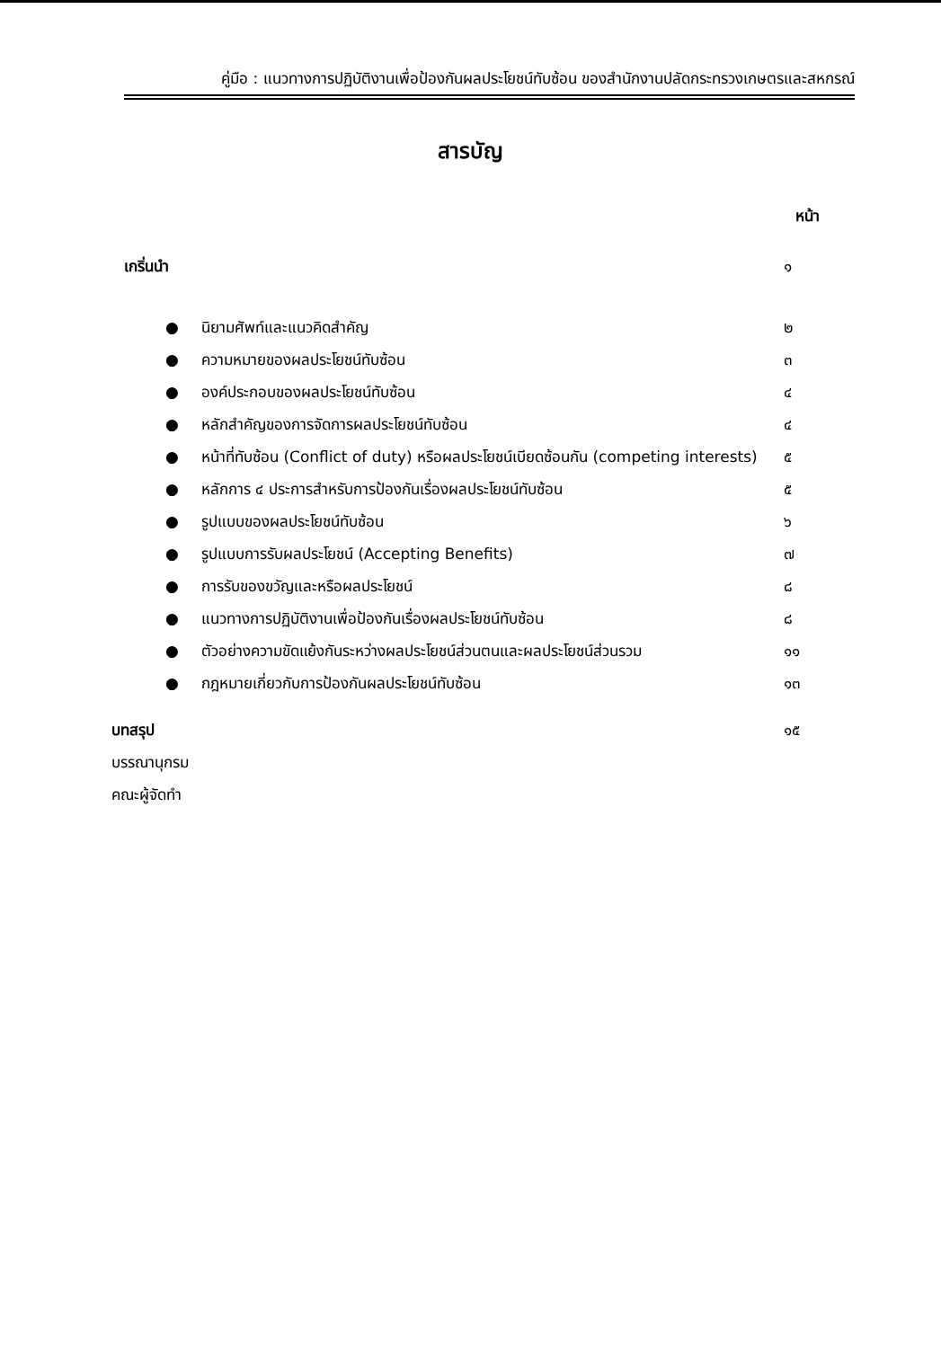คู่มือ : แนวทางการปฏิบัติงานเพื่อป้องกันผลประโยชน์ทับซ้อน ของสำนักงานปลัดกระทรวงเกษตรและสหกรณ์
สารบัญ
หน้า
เกริ่นนำ ๑
● นิยามศัพท์และแนวคิดสำคัญ ๒
● ความหมายของผลประโยชน์ทับซ้อน ๓
● องค์ประกอบของผลประโยชน์ทับซ้อน ๔
● หลักสำคัญของการจัดการผลประโยชน์ทับซ้อน ๔
● หน้าที่ทับซ้อน (Conflict of duty) หรือผลประโยชน์เบียดซ้อนกัน (competing interests) ๕
● หลักการ ๔ ประการสำหรับการป้องกันเรื่องผลประโยชน์ทับซ้อน ๕
● รูปแบบของผลประโยชน์ทับซ้อน ๖
● รูปแบบการรับผลประโยชน์ (Accepting Benefits) ๗
● การรับของขวัญและหรือผลประโยชน์ ๘
● แนวทางการปฏิบัติงานเพื่อป้องกันเรื่องผลประโยชน์ทับซ้อน ๘
● ตัวอย่างความขัดแย้งกันระหว่างผลประโยชน์ส่วนตนและผลประโยชน์ส่วนรวม ๑๑
● กฎหมายเกี่ยวกับการป้องกันผลประโยชน์ทับซ้อน ๑๓
บทสรุป ๑๕
บรรณานุกรม
คณะผู้จัดทำ